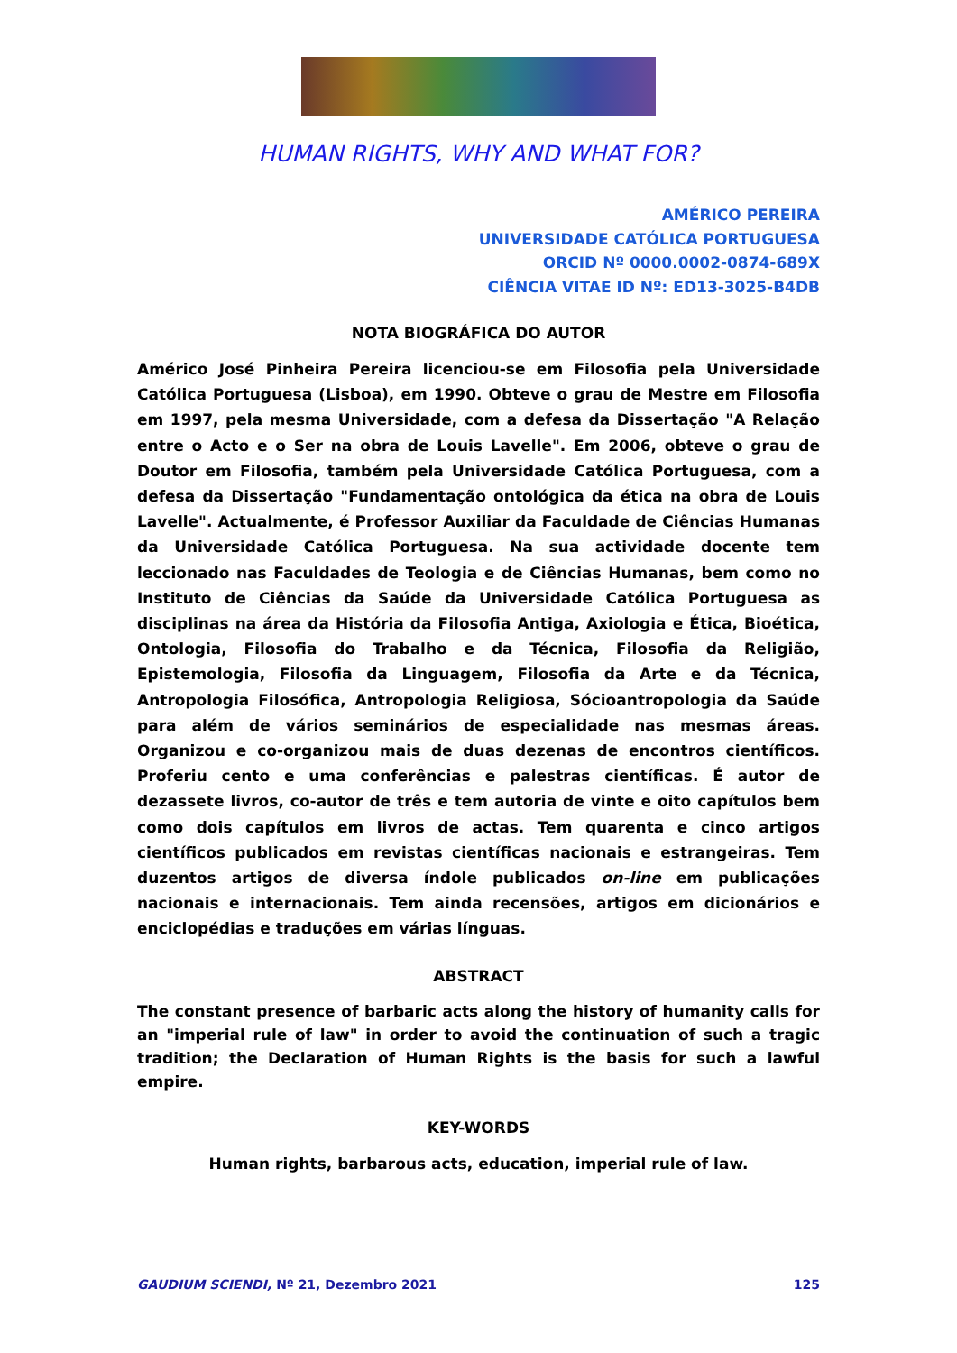HUMAN RIGHTS, WHY AND WHAT FOR?
AMÉRICO PEREIRA
UNIVERSIDADE CATÓLICA PORTUGUESA
ORCID Nº 0000.0002-0874-689X
CIÊNCIA VITAE ID Nº: ED13-3025-B4DB
NOTA BIOGRÁFICA DO AUTOR
Américo José Pinheira Pereira licenciou-se em Filosofia pela Universidade Católica Portuguesa (Lisboa), em 1990. Obteve o grau de Mestre em Filosofia em 1997, pela mesma Universidade, com a defesa da Dissertação "A Relação entre o Acto e o Ser na obra de Louis Lavelle". Em 2006, obteve o grau de Doutor em Filosofia, também pela Universidade Católica Portuguesa, com a defesa da Dissertação "Fundamentação ontológica da ética na obra de Louis Lavelle". Actualmente, é Professor Auxiliar da Faculdade de Ciências Humanas da Universidade Católica Portuguesa. Na sua actividade docente tem leccionado nas Faculdades de Teologia e de Ciências Humanas, bem como no Instituto de Ciências da Saúde da Universidade Católica Portuguesa as disciplinas na área da História da Filosofia Antiga, Axiologia e Ética, Bioética, Ontologia, Filosofia do Trabalho e da Técnica, Filosofia da Religião, Epistemologia, Filosofia da Linguagem, Filosofia da Arte e da Técnica, Antropologia Filosófica, Antropologia Religiosa, Sócioantropologia da Saúde para além de vários seminários de especialidade nas mesmas áreas. Organizou e co-organizou mais de duas dezenas de encontros científicos. Proferiu cento e uma conferências e palestras científicas. É autor de dezassete livros, co-autor de três e tem autoria de vinte e oito capítulos bem como dois capítulos em livros de actas. Tem quarenta e cinco artigos científicos publicados em revistas científicas nacionais e estrangeiras. Tem duzentos artigos de diversa índole publicados on-line em publicações nacionais e internacionais. Tem ainda recensões, artigos em dicionários e enciclopédias e traduções em várias línguas.
ABSTRACT
The constant presence of barbaric acts along the history of humanity calls for an "imperial rule of law" in order to avoid the continuation of such a tragic tradition; the Declaration of Human Rights is the basis for such a lawful empire.
KEY-WORDS
Human rights, barbarous acts, education, imperial rule of law.
GAUDIUM SCIENDI, Nº 21, Dezembro 2021 125